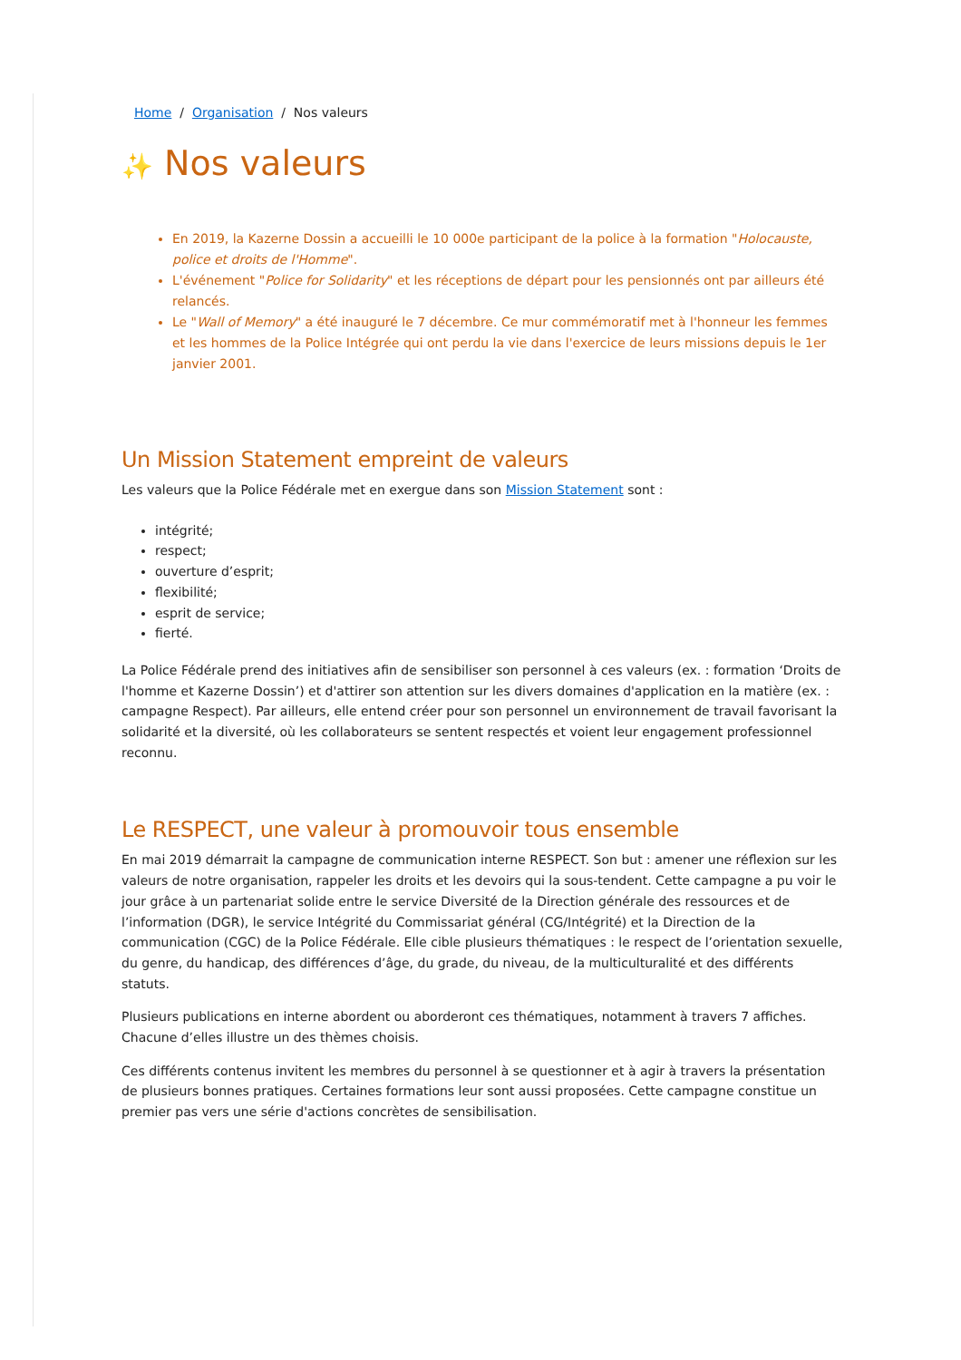Home / Organisation / Nos valeurs
✨ Nos valeurs
En 2019, la Kazerne Dossin a accueilli le 10 000e participant de la police à la formation "Holocauste, police et droits de l'Homme".
L'événement "Police for Solidarity" et les réceptions de départ pour les pensionnés ont par ailleurs été relancés.
Le "Wall of Memory" a été inauguré le 7 décembre. Ce mur commémoratif met à l'honneur les femmes et les hommes de la Police Intégrée qui ont perdu la vie dans l'exercice de leurs missions depuis le 1er janvier 2001.
Un Mission Statement empreint de valeurs
Les valeurs que la Police Fédérale met en exergue dans son Mission Statement sont :
intégrité;
respect;
ouverture d’esprit;
flexibilité;
esprit de service;
fierté.
La Police Fédérale prend des initiatives afin de sensibiliser son personnel à ces valeurs (ex. : formation ‘Droits de l'homme et Kazerne Dossin’) et d'attirer son attention sur les divers domaines d'application en la matière (ex. : campagne Respect). Par ailleurs, elle entend créer pour son personnel un environnement de travail favorisant la solidarité et la diversité, où les collaborateurs se sentent respectés et voient leur engagement professionnel reconnu.
Le RESPECT, une valeur à promouvoir tous ensemble
En mai 2019 démarrait la campagne de communication interne RESPECT. Son but : amener une réflexion sur les valeurs de notre organisation, rappeler les droits et les devoirs qui la sous-tendent. Cette campagne a pu voir le jour grâce à un partenariat solide entre le service Diversité de la Direction générale des ressources et de l’information (DGR), le service Intégrité du Commissariat général (CG/Intégrité) et la Direction de la communication (CGC) de la Police Fédérale. Elle cible plusieurs thématiques : le respect de l’orientation sexuelle, du genre, du handicap, des différences d’âge, du grade, du niveau, de la multiculturalité et des différents statuts.
Plusieurs publications en interne abordent ou aborderont ces thématiques, notamment à travers 7 affiches. Chacune d’elles illustre un des thèmes choisis.
Ces différents contenus invitent les membres du personnel à se questionner et à agir à travers la présentation de plusieurs bonnes pratiques. Certaines formations leur sont aussi proposées. Cette campagne constitue un premier pas vers une série d'actions concrètes de sensibilisation.